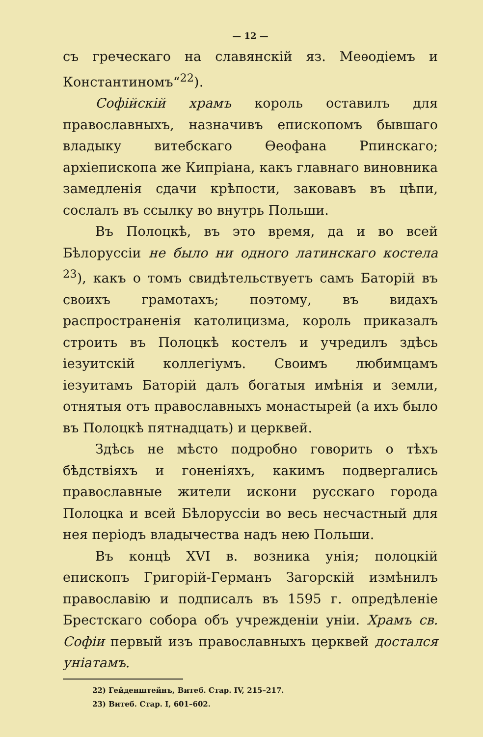— 12 —
съ греческаго на славянскій яз. Меѳодіемъ и Константиномъ“<sup>22</sup>).
Софійскій храмъ король оставилъ для православныхъ, назначивъ епископомъ бывшаго владыку витебскаго Ѳеофана Рпинскаго; архіепископа же Кипріана, какъ главнаго виновника замедленія сдачи крѣпости, заковавъ въ цѣпи, сослалъ въ ссылку во внутрь Польши.
Въ Полоцкѣ, въ это время, да и во всей Бѣлоруссіи не было ни одного латинскаго костела <sup>23</sup>), какъ о томъ свидѣтельствуетъ самъ Баторій въ своихъ грамотахъ; поэтому, въ видахъ распространенія католицизма, король приказалъ строить въ Полоцкѣ костелъ и учредилъ здѣсь іезуитскій коллегіумъ. Своимъ любимцамъ іезуитамъ Баторій далъ богатыя имѣнія и земли, отнятыя отъ православныхъ монастырей (а ихъ было въ Полоцкѣ пятнадцать) и церквей.
Здѣсь не мѣсто подробно говорить о тѣхъ бѣдствіяхъ и гоненіяхъ, какимъ подвергались православные жители искони русскаго города Полоцка и всей Бѣлоруссіи во весь несчастный для нея періодъ владычества надъ нею Польши.
Въ концѣ XVI в. возника унія; полоцкій епископъ Григорій-Германъ Загорскій измѣнилъ православію и подписалъ въ 1595 г. опредѣленіе Брестскаго собора объ учрежденіи уніи. Храмъ св. Софіи первый изъ православныхъ церквей достался уніатамъ.
22) Гейденштейнъ, Витеб. Стар. IV, 215–217.
23) Витеб. Стар. I, 601–602.